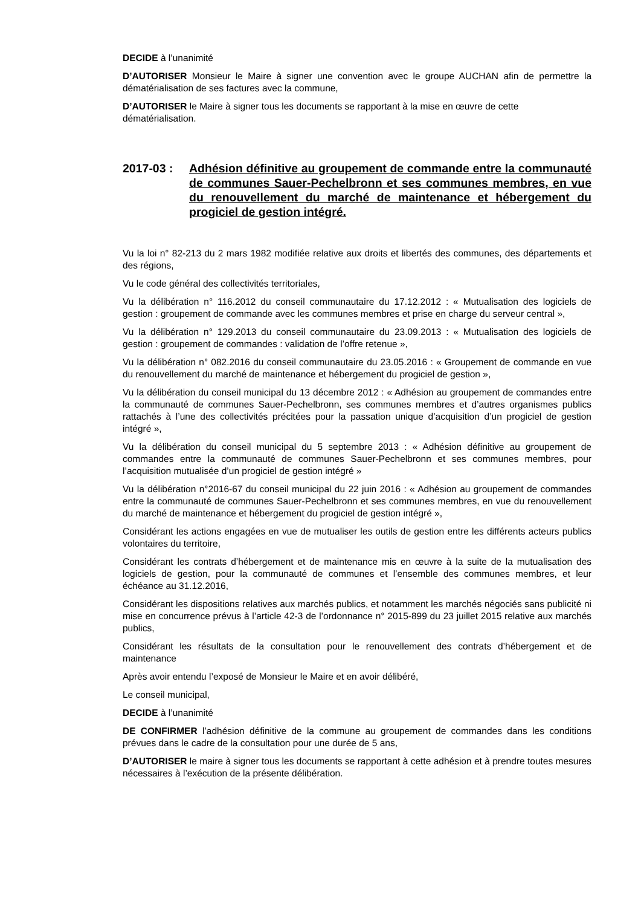DECIDE à l’unanimité
D’AUTORISER Monsieur le Maire à signer une convention avec le groupe AUCHAN afin de permettre la dématérialisation de ses factures avec la commune,
D’AUTORISER le Maire à signer tous les documents se rapportant à la mise en œuvre de cette dématérialisation.
2017-03 : Adhésion définitive au groupement de commande entre la communauté de communes Sauer-Pechelbronn et ses communes membres, en vue du renouvellement du marché de maintenance et hébergement du progiciel de gestion intégré.
Vu la loi n° 82-213 du 2 mars 1982 modifiée relative aux droits et libertés des communes, des départements et des régions,
Vu le code général des collectivités territoriales,
Vu la délibération n° 116.2012 du conseil communautaire du 17.12.2012 : « Mutualisation des logiciels de gestion : groupement de commande avec les communes membres et prise en charge du serveur central »,
Vu la délibération n° 129.2013 du conseil communautaire du 23.09.2013 : « Mutualisation des logiciels de gestion : groupement de commandes : validation de l’offre retenue »,
Vu la délibération n° 082.2016 du conseil communautaire du 23.05.2016 : « Groupement de commande en vue du renouvellement du marché de maintenance et hébergement du progiciel de gestion »,
Vu la délibération du conseil municipal du 13 décembre 2012 : « Adhésion au groupement de commandes entre la communauté de communes Sauer-Pechelbronn, ses communes membres et d’autres organismes publics rattachés à l’une des collectivités précitées pour la passation unique d’acquisition d’un progiciel de gestion intégré »,
Vu la délibération du conseil municipal du 5 septembre 2013 : « Adhésion définitive au groupement de commandes entre la communauté de communes Sauer-Pechelbronn et ses communes membres, pour l’acquisition mutualisée d’un progiciel de gestion intégré »
Vu la délibération n°2016-67 du conseil municipal du 22 juin 2016 : « Adhésion au groupement de commandes entre la communauté de communes Sauer-Pechelbronn et ses communes membres, en vue du renouvellement du marché de maintenance et hébergement du progiciel de gestion intégré »,
Considérant les actions engagées en vue de mutualiser les outils de gestion entre les différents acteurs publics volontaires du territoire,
Considérant les contrats d’hébergement et de maintenance mis en œuvre à la suite de la mutualisation des logiciels de gestion, pour la communauté de communes et l’ensemble des communes membres, et leur échéance au 31.12.2016,
Considérant les dispositions relatives aux marchés publics, et notamment les marchés négociés sans publicité ni mise en concurrence prévus à l’article 42-3 de l’ordonnance n° 2015-899 du 23 juillet 2015 relative aux marchés publics,
Considérant les résultats de la consultation pour le renouvellement des contrats d’hébergement et de maintenance
Après avoir entendu l’exposé de Monsieur le Maire et en avoir délibéré,
Le conseil municipal,
DECIDE à l’unanimité
DE CONFIRMER l’adhésion définitive de la commune au groupement de commandes dans les conditions prévues dans le cadre de la consultation pour une durée de 5 ans,
D’AUTORISER le maire à signer tous les documents se rapportant à cette adhésion et à prendre toutes mesures nécessaires à l’exécution de la présente délibération.